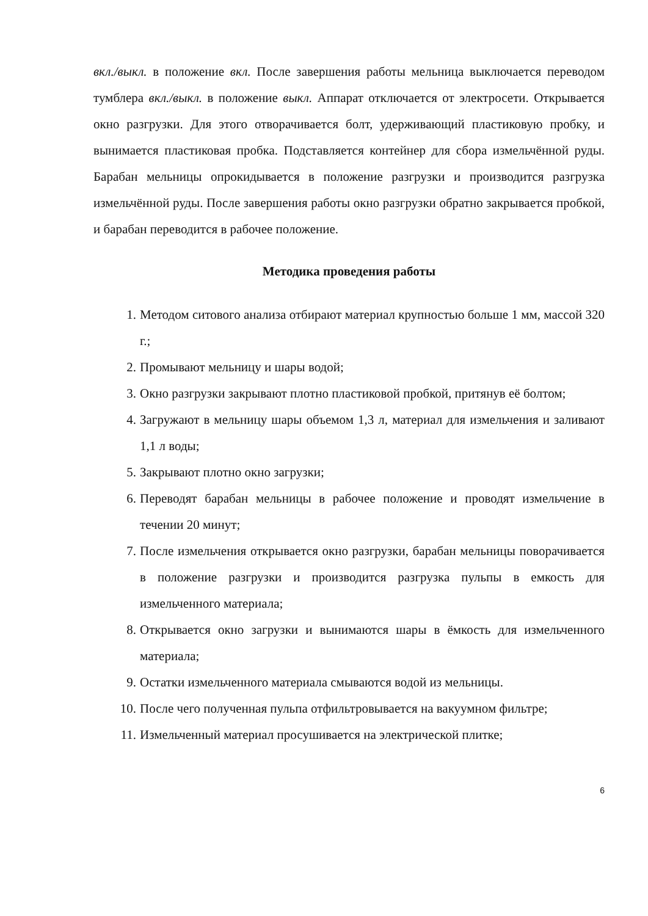вкл./выкл. в положение вкл. После завершения работы мельница выключается переводом тумблера вкл./выкл. в положение выкл. Аппарат отключается от электросети. Открывается окно разгрузки. Для этого отворачивается болт, удерживающий пластиковую пробку, и вынимается пластиковая пробка. Подставляется контейнер для сбора измельчённой руды. Барабан мельницы опрокидывается в положение разгрузки и производится разгрузка измельчённой руды. После завершения работы окно разгрузки обратно закрывается пробкой, и барабан переводится в рабочее положение.
Методика проведения работы
1. Методом ситового анализа отбирают материал крупностью больше 1 мм, массой 320 г.;
2. Промывают мельницу и шары водой;
3. Окно разгрузки закрывают плотно пластиковой пробкой, притянув её болтом;
4. Загружают в мельницу шары объемом 1,3 л, материал для измельчения и заливают 1,1 л воды;
5. Закрывают плотно окно загрузки;
6. Переводят барабан мельницы в рабочее положение и проводят измельчение в течении 20 минут;
7. После измельчения открывается окно разгрузки, барабан мельницы поворачивается в положение разгрузки и производится разгрузка пульпы в емкость для измельченного материала;
8. Открывается окно загрузки и вынимаются шары в ёмкость для измельченного материала;
9. Остатки измельченного материала смываются водой из мельницы.
10. После чего полученная пульпа отфильтровывается на вакуумном фильтре;
11. Измельченный материал просушивается на электрической плитке;
6